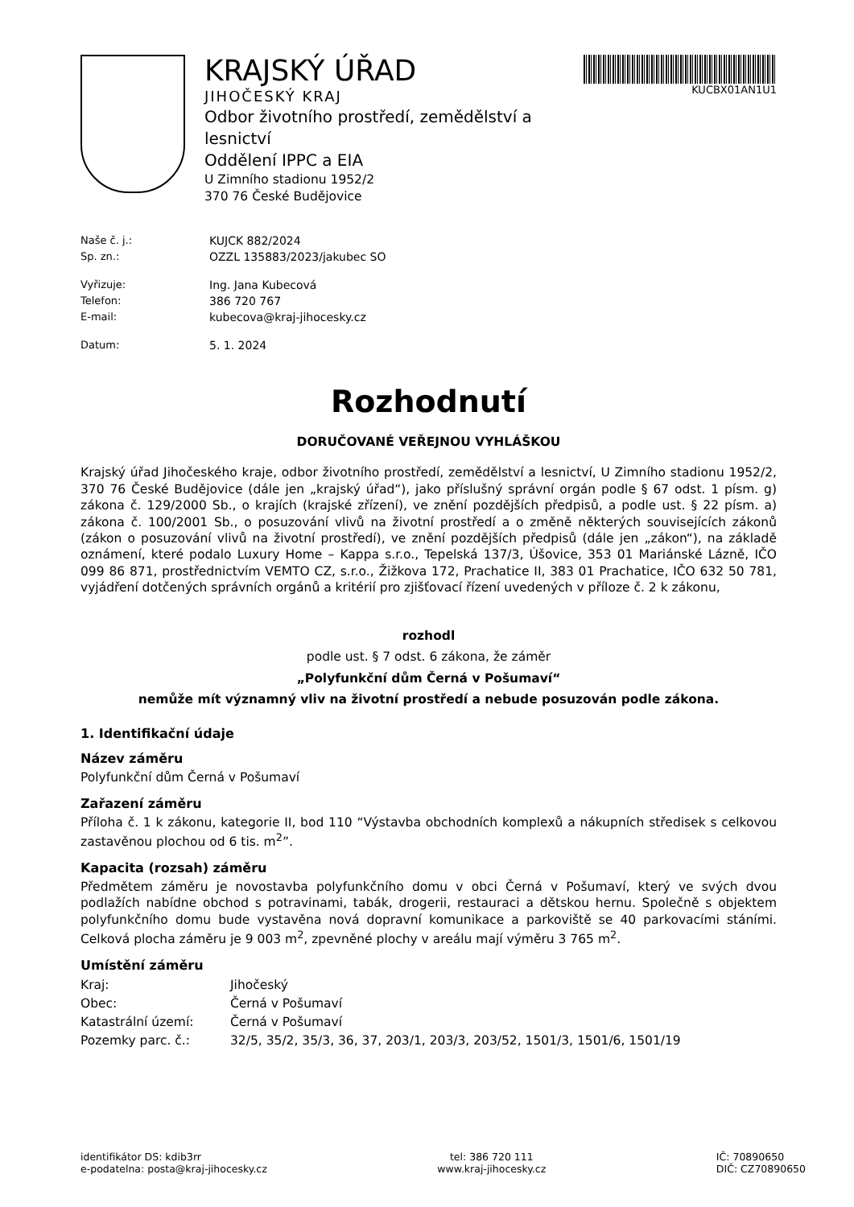KRAJSKÝ ÚŘAD
JIHOČESKÝ KRAJ
Odbor životního prostředí, zemědělství a lesnictví
Oddělení IPPC a EIA
U Zimního stadionu 1952/2
370 76 České Budějovice
KUCBX01AN1U1
Naše č. j.: KUJCK 882/2024
Sp. zn.: OZZL 135883/2023/jakubec SO
Vyřizuje: Ing. Jana Kubecová
Telefon: 386 720 767
E-mail: kubecova@kraj-jihocesky.cz
Datum: 5. 1. 2024
Rozhodnutí
DORUČOVANÉ VEŘEJNOU VYHLÁŠKOU
Krajský úřad Jihočeského kraje, odbor životního prostředí, zemědělství a lesnictví, U Zimního stadionu 1952/2, 370 76 České Budějovice (dále jen „krajský úřad“), jako příslušný správní orgán podle § 67 odst. 1 písm. g) zákona č. 129/2000 Sb., o krajích (krajské zřízení), ve znění pozdějších předpisů, a podle ust. § 22 písm. a) zákona č. 100/2001 Sb., o posuzování vlivů na životní prostředí a o změně některých souvisejících zákonů (zákon o posuzování vlivů na životní prostředí), ve znění pozdějších předpisů (dále jen „zákon“), na základě oznámení, které podalo Luxury Home – Kappa s.r.o., Tepelská 137/3, Úšovice, 353 01 Mariánské Lázně, IČO 099 86 871, prostřednictvím VEMTO CZ, s.r.o., Žižkova 172, Prachatice II, 383 01 Prachatice, IČO 632 50 781, vyjádření dotčených správních orgánů a kritérií pro zjišťovací řízení uvedených v příloze č. 2 k zákonu,
rozhodl
podle ust. § 7 odst. 6 zákona, že záměr
„Polyfunkční dům Černá v Pošumaví“
nemůže mít významný vliv na životní prostředí a nebude posuzován podle zákona.
1. Identifikační údaje
Název záměru
Polyfunkční dům Černá v Pošumaví
Zařazení záměru
Příloha č. 1 k zákonu, kategorie II, bod 110 “Výstavba obchodních komplexů a nákupních středisek s celkovou zastavěnou plochou od 6 tis. m<sup>2</sup>”.
Kapacita (rozsah) záměru
Předmětem záměru je novostavba polyfunkčního domu v obci Černá v Pošumaví, který ve svých dvou podlažích nabídne obchod s potravinami, tabák, drogerii, restauraci a dětskou hernu. Společně s objektem polyfunkčního domu bude vystavěna nová dopravní komunikace a parkoviště se 40 parkovacími stáními. Celková plocha záměru je 9 003 m<sup>2</sup>, zpevněné plochy v areálu mají výměru 3 765 m<sup>2</sup>.
Umístění záměru
Kraj: Jihočeský
Obec: Černá v Pošumaví
Katastrální území: Černá v Pošumaví
Pozemky parc. č.: 32/5, 35/2, 35/3, 36, 37, 203/1, 203/3, 203/52, 1501/3, 1501/6, 1501/19
identifikátor DS: kdib3rr
e-podatelna: posta@kraj-jihocesky.cz
tel: 386 720 111
www.kraj-jihocesky.cz
IČ: 70890650
DIČ: CZ70890650